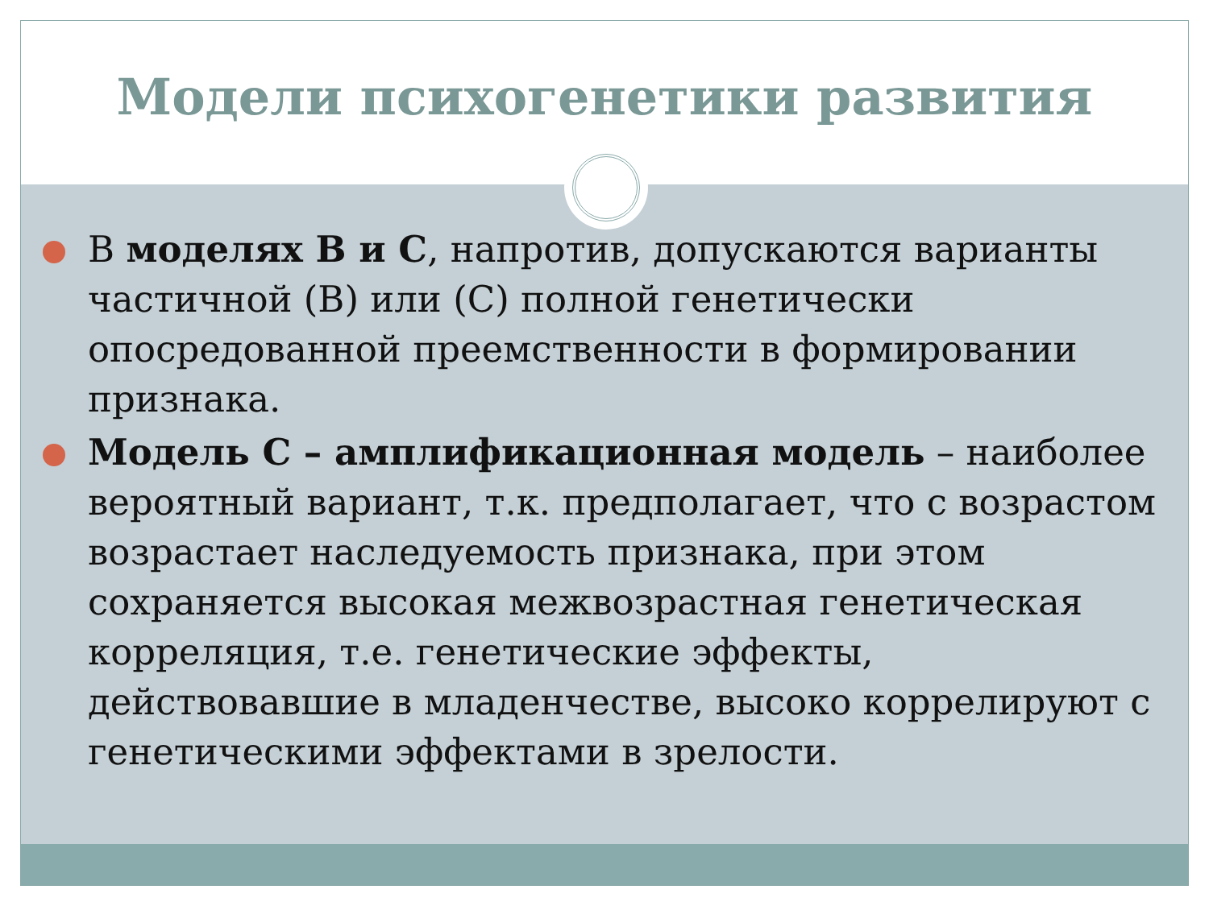Модели психогенетики развития
В моделях В и С, напротив, допускаются варианты частичной (В) или (С) полной генетически опосредованной преемственности в формировании признака.
Модель С – амплификационная модель – наиболее вероятный вариант, т.к. предполагает, что с возрастом возрастает наследуемость признака, при этом сохраняется высокая межвозрастная генетическая корреляция, т.е. генетические эффекты, действовавшие в младенчестве, высоко коррелируют с генетическими эффектами в зрелости.